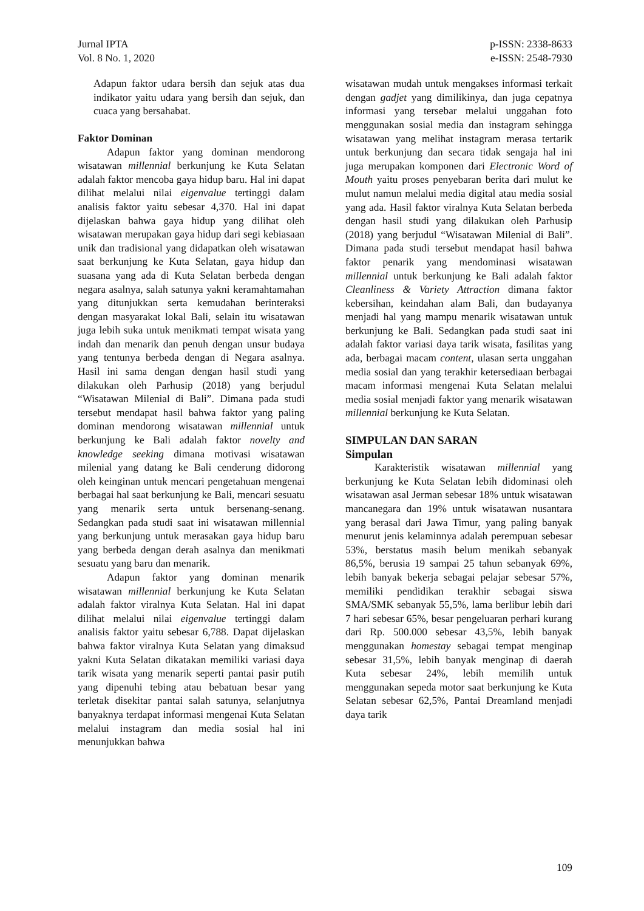Jurnal IPTA
Vol. 8 No. 1, 2020
p-ISSN: 2338-8633
e-ISSN: 2548-7930
Adapun faktor udara bersih dan sejuk atas dua indikator yaitu udara yang bersih dan sejuk, dan cuaca yang bersahabat.
Faktor Dominan
Adapun faktor yang dominan mendorong wisatawan millennial berkunjung ke Kuta Selatan adalah faktor mencoba gaya hidup baru. Hal ini dapat dilihat melalui nilai eigenvalue tertinggi dalam analisis faktor yaitu sebesar 4,370. Hal ini dapat dijelaskan bahwa gaya hidup yang dilihat oleh wisatawan merupakan gaya hidup dari segi kebiasaan unik dan tradisional yang didapatkan oleh wisatawan saat berkunjung ke Kuta Selatan, gaya hidup dan suasana yang ada di Kuta Selatan berbeda dengan negara asalnya, salah satunya yakni keramahtamahan yang ditunjukkan serta kemudahan berinteraksi dengan masyarakat lokal Bali, selain itu wisatawan juga lebih suka untuk menikmati tempat wisata yang indah dan menarik dan penuh dengan unsur budaya yang tentunya berbeda dengan di Negara asalnya. Hasil ini sama dengan dengan hasil studi yang dilakukan oleh Parhusip (2018) yang berjudul “Wisatawan Milenial di Bali”. Dimana pada studi tersebut mendapat hasil bahwa faktor yang paling dominan mendorong wisatawan millennial untuk berkunjung ke Bali adalah faktor novelty and knowledge seeking dimana motivasi wisatawan milenial yang datang ke Bali cenderung didorong oleh keinginan untuk mencari pengetahuan mengenai berbagai hal saat berkunjung ke Bali, mencari sesuatu yang menarik serta untuk bersenang-senang. Sedangkan pada studi saat ini wisatawan millennial yang berkunjung untuk merasakan gaya hidup baru yang berbeda dengan derah asalnya dan menikmati sesuatu yang baru dan menarik.
Adapun faktor yang dominan menarik wisatawan millennial berkunjung ke Kuta Selatan adalah faktor viralnya Kuta Selatan. Hal ini dapat dilihat melalui nilai eigenvalue tertinggi dalam analisis faktor yaitu sebesar 6,788. Dapat dijelaskan bahwa faktor viralnya Kuta Selatan yang dimaksud yakni Kuta Selatan dikatakan memiliki variasi daya tarik wisata yang menarik seperti pantai pasir putih yang dipenuhi tebing atau bebatuan besar yang terletak disekitar pantai salah satunya, selanjutnya banyaknya terdapat informasi mengenai Kuta Selatan melalui instagram dan media sosial hal ini menunjukkan bahwa
wisatawan mudah untuk mengakses informasi terkait dengan gadjet yang dimilikinya, dan juga cepatnya informasi yang tersebar melalui unggahan foto menggunakan sosial media dan instagram sehingga wisatawan yang melihat instagram merasa tertarik untuk berkunjung dan secara tidak sengaja hal ini juga merupakan komponen dari Electronic Word of Mouth yaitu proses penyebaran berita dari mulut ke mulut namun melalui media digital atau media sosial yang ada. Hasil faktor viralnya Kuta Selatan berbeda dengan hasil studi yang dilakukan oleh Parhusip (2018) yang berjudul “Wisatawan Milenial di Bali”. Dimana pada studi tersebut mendapat hasil bahwa faktor penarik yang mendominasi wisatawan millennial untuk berkunjung ke Bali adalah faktor Cleanliness & Variety Attraction dimana faktor kebersihan, keindahan alam Bali, dan budayanya menjadi hal yang mampu menarik wisatawan untuk berkunjung ke Bali. Sedangkan pada studi saat ini adalah faktor variasi daya tarik wisata, fasilitas yang ada, berbagai macam content, ulasan serta unggahan media sosial dan yang terakhir ketersediaan berbagai macam informasi mengenai Kuta Selatan melalui media sosial menjadi faktor yang menarik wisatawan millennial berkunjung ke Kuta Selatan.
SIMPULAN DAN SARAN
Simpulan
Karakteristik wisatawan millennial yang berkunjung ke Kuta Selatan lebih didominasi oleh wisatawan asal Jerman sebesar 18% untuk wisatawan mancanegara dan 19% untuk wisatawan nusantara yang berasal dari Jawa Timur, yang paling banyak menurut jenis kelaminnya adalah perempuan sebesar 53%, berstatus masih belum menikah sebanyak 86,5%, berusia 19 sampai 25 tahun sebanyak 69%, lebih banyak bekerja sebagai pelajar sebesar 57%, memiliki pendidikan terakhir sebagai siswa SMA/SMK sebanyak 55,5%, lama berlibur lebih dari 7 hari sebesar 65%, besar pengeluaran perhari kurang dari Rp. 500.000 sebesar 43,5%, lebih banyak menggunakan homestay sebagai tempat menginap sebesar 31,5%, lebih banyak menginap di daerah Kuta sebesar 24%, lebih memilih untuk menggunakan sepeda motor saat berkunjung ke Kuta Selatan sebesar 62,5%, Pantai Dreamland menjadi daya tarik
109